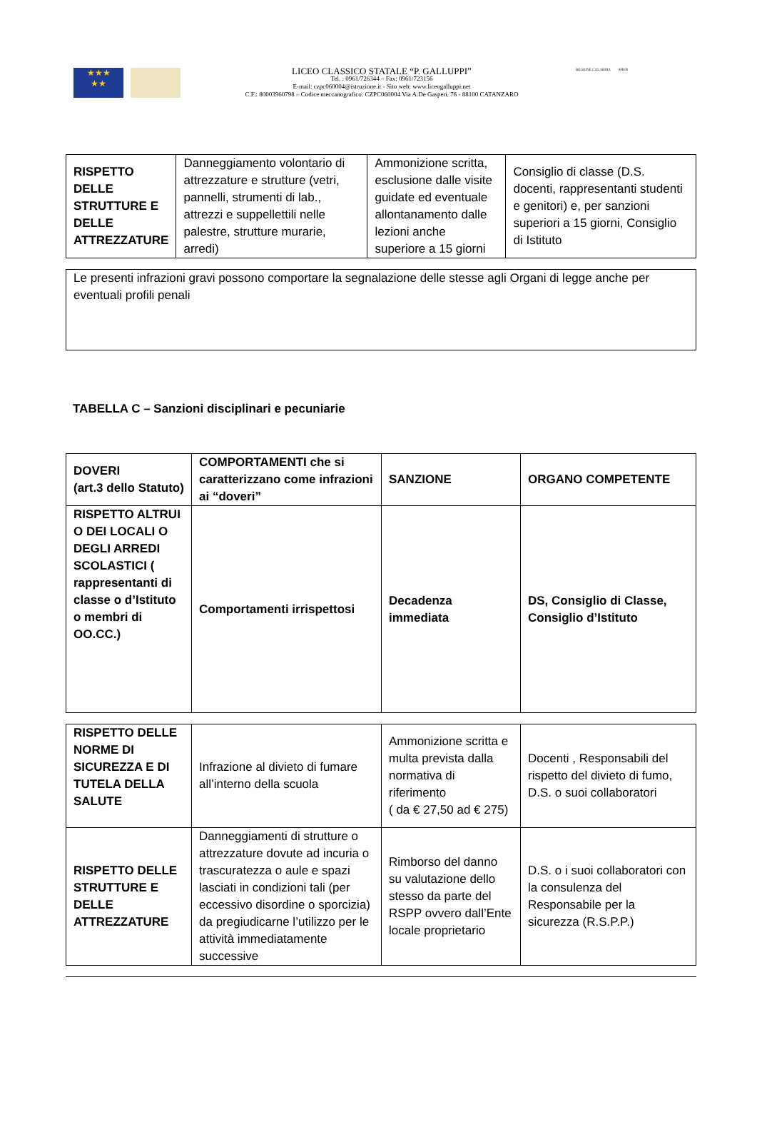★★★
★★
LICEO CLASSICO STATALE “P. GALLUPPI”
Tel. : 0961/726344 – Fax: 0961/723156
E-mail: czpc060004@istruzione.it - Sito web: www.liceogalluppi.net
C.F.: 80003960798 – Codice meccanografico: CZPC060004 Via A.De Gasperi. 76 - 88100 CATANZARO
REGIONE CALABRIA MIUR
| RISPETTO DELLE STRUTTURE E DELLE ATTREZZATURE | Danneggiamento volontario di attrezzature e strutture (vetri, pannelli, strumenti di lab., attrezzi e suppellettili nelle palestre, strutture murarie, arredi) | Ammonizione scritta, esclusione dalle visite guidate ed eventuale allontanamento dalle lezioni anche superiore a 15 giorni | Consiglio di classe (D.S. docenti, rappresentanti studenti e genitori) e, per sanzioni superiori a 15 giorni, Consiglio di Istituto |
| Le presenti infrazioni gravi possono comportare la segnalazione delle stesse agli Organi di legge anche per eventuali profili penali |
TABELLA C – Sanzioni disciplinari e pecuniarie
| DOVERI (art.3 dello Statuto) | COMPORTAMENTI che si caratterizzano come infrazioni ai “doveri” | SANZIONE | ORGANO COMPETENTE |
| RISPETTO ALTRUI O DEI LOCALI O DEGLI ARREDI SCOLASTICI ( rappresentanti di classe o d’Istituto o membri di OO.CC.) | Comportamenti irrispettosi | Decadenza immediata | DS, Consiglio di Classe, Consiglio d’Istituto |
| RISPETTO DELLE NORME DI SICUREZZA E DI TUTELA DELLA SALUTE | Infrazione al divieto di fumare all’interno della scuola | Ammonizione scritta e multa prevista dalla normativa di riferimento ( da € 27,50 ad € 275) | Docenti , Responsabili del rispetto del divieto di fumo, D.S. o suoi collaboratori |
| RISPETTO DELLE STRUTTURE E DELLE ATTREZZATURE | Danneggiamenti di strutture o attrezzature dovute ad incuria o trascuratezza o aule e spazi lasciati in condizioni tali (per eccessivo disordine o sporcizia) da pregiudicarne l’utilizzo per le attività immediatamente successive | Rimborso del danno su valutazione dello stesso da parte del RSPP ovvero dall’Ente locale proprietario | D.S. o i suoi collaboratori con la consulenza del Responsabile per la sicurezza (R.S.P.P.) |